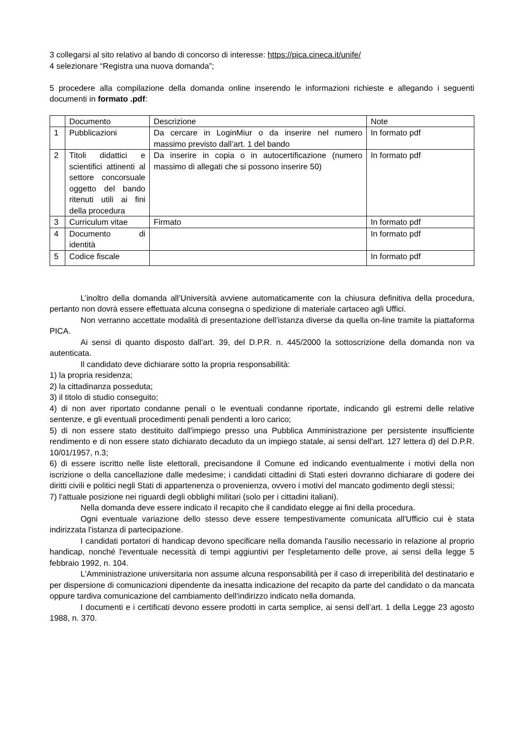3 collegarsi al sito relativo al bando di concorso di interesse: https://pica.cineca.it/unife/
4 selezionare “Registra una nuova domanda”;
5 procedere alla compilazione della domanda online inserendo le informazioni richieste e allegando i seguenti documenti in formato .pdf:
| | Documento | Descrizione | Note |
| 1 | Pubblicazioni | Da cercare in LoginMiur o da inserire nel numero massimo previsto dall’art. 1 del bando | In formato pdf |
| 2 | Titoli didattici e scientifici attinenti al settore concorsuale oggetto del bando ritenuti utili ai fini della procedura | Da inserire in copia o in autocertificazione (numero massimo di allegati che si possono inserire 50) | In formato pdf |
| 3 | Curriculum vitae | Firmato | In formato pdf |
| 4 | Documento di identità | | In formato pdf |
| 5 | Codice fiscale | | In formato pdf |
L’inoltro della domanda all’Università avviene automaticamente con la chiusura definitiva della procedura, pertanto non dovrà essere effettuata alcuna consegna o spedizione di materiale cartaceo agli Uffici.
Non verranno accettate modalità di presentazione dell’istanza diverse da quella on-line tramite la piattaforma PICA.
Ai sensi di quanto disposto dall’art. 39, del D.P.R. n. 445/2000 la sottoscrizione della domanda non va autenticata.
Il candidato deve dichiarare sotto la propria responsabilità:
1) la propria residenza;
2) la cittadinanza posseduta;
3) il titolo di studio conseguito;
4) di non aver riportato condanne penali o le eventuali condanne riportate, indicando gli estremi delle relative sentenze, e gli eventuali procedimenti penali pendenti a loro carico;
5) di non essere stato destituito dall'impiego presso una Pubblica Amministrazione per persistente insufficiente rendimento e di non essere stato dichiarato decaduto da un impiego statale, ai sensi dell'art. 127 lettera d) del D.P.R. 10/01/1957, n.3;
6) di essere iscritto nelle liste elettorali, precisandone il Comune ed indicando eventualmente i motivi della non iscrizione o della cancellazione dalle medesime; i candidati cittadini di Stati esteri dovranno dichiarare di godere dei diritti civili e politici negli Stati di appartenenza o provenienza, ovvero i motivi del mancato godimento degli stessi;
7) l'attuale posizione nei riguardi degli obblighi militari (solo per i cittadini italiani).
Nella domanda deve essere indicato il recapito che il candidato elegge ai fini della procedura.
Ogni eventuale variazione dello stesso deve essere tempestivamente comunicata all'Ufficio cui è stata indirizzata l'istanza di partecipazione.
I candidati portatori di handicap devono specificare nella domanda l'ausilio necessario in relazione al proprio handicap, nonché l'eventuale necessità di tempi aggiuntivi per l'espletamento delle prove, ai sensi della legge 5 febbraio 1992, n. 104.
L'Amministrazione universitaria non assume alcuna responsabilità per il caso di irreperibilità del destinatario e per dispersione di comunicazioni dipendente da inesatta indicazione del recapito da parte del candidato o da mancata oppure tardiva comunicazione del cambiamento dell'indirizzo indicato nella domanda.
I documenti e i certificati devono essere prodotti in carta semplice, ai sensi dell’art. 1 della Legge 23 agosto 1988, n. 370.